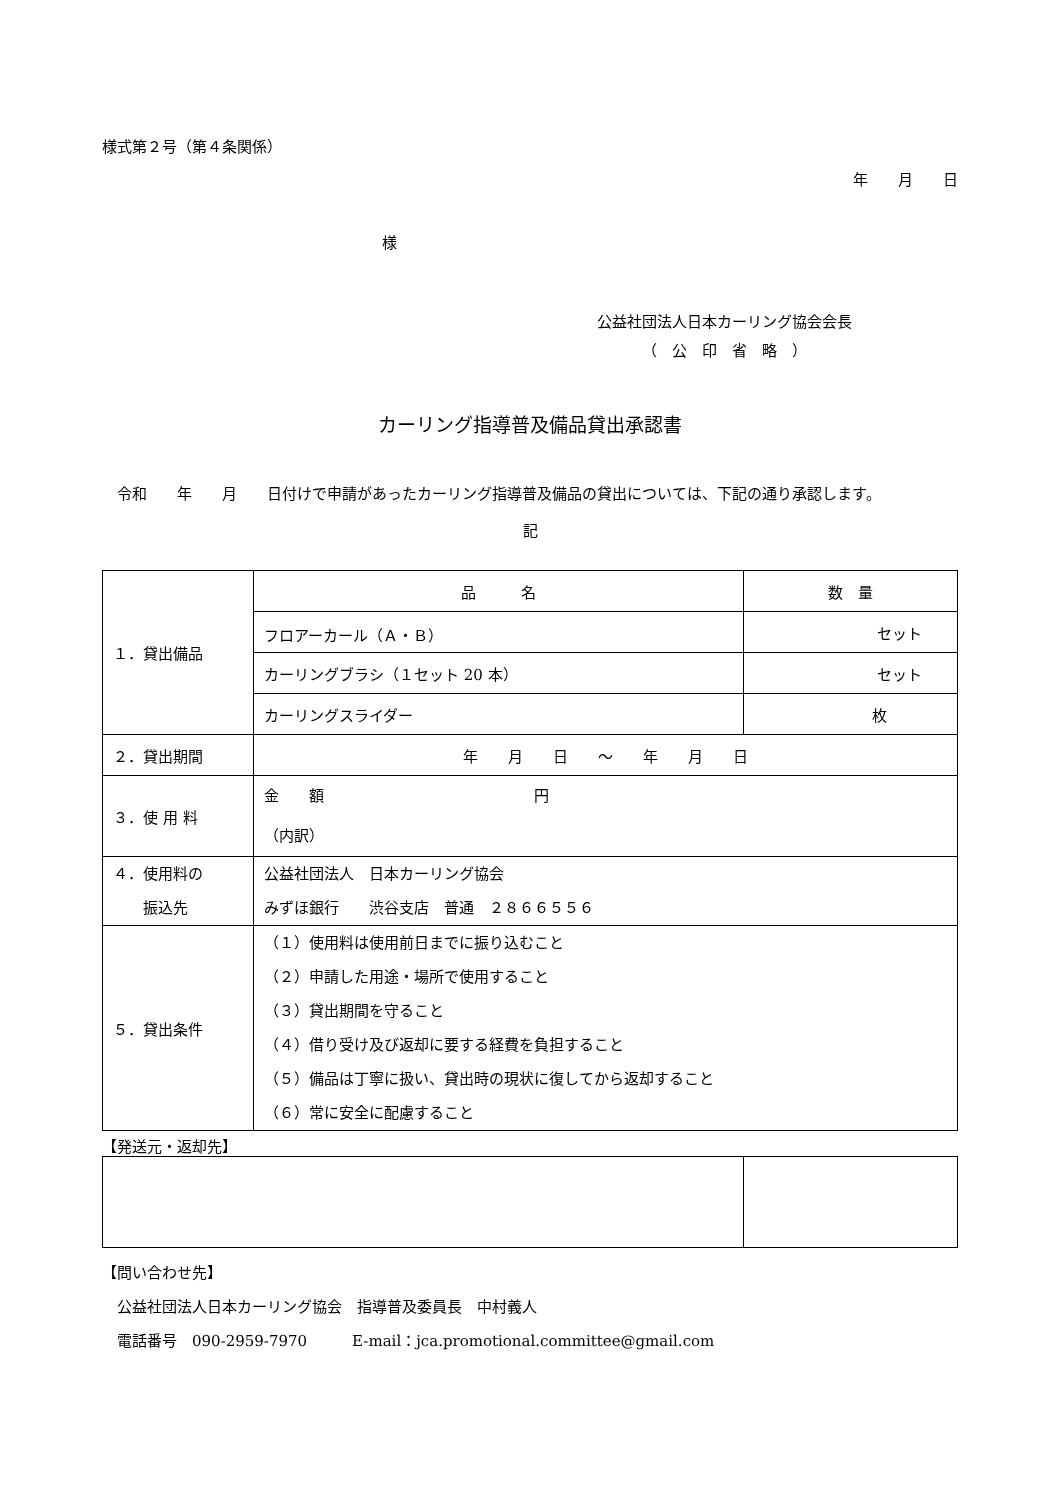様式第２号（第４条関係）
年　　月　　日
様
公益社団法人日本カーリング協会会長
（　公　印　省　略　）
カーリング指導普及備品貸出承認書
　令和　　年　　月　　日付けで申請があったカーリング指導普及備品の貸出については、下記の通り承認します。
記
| １．貸出備品 | 品 名 | 数 量 |
| | フロアーカール（Ａ・Ｂ） | セット |
| | カーリングブラシ（１セット 20 本） | セット |
| | カーリングスライダー | 枚 |
| ２．貸出期間 | 年 月 日 ～ 年 月 日 | |
| ３．使 用 料 | 金 額 円 （内訳） | |
| ４．使用料の 振込先 | 公益社団法人 日本カーリング協会 みずほ銀行 渋谷支店 普通 ２８６６５５６ | |
| ５．貸出条件 | （１）使用料は使用前日までに振り込むこと （２）申請した用途・場所で使用すること （３）貸出期間を守ること （４）借り受け及び返却に要する経費を負担すること （５）備品は丁寧に扱い、貸出時の現状に復してから返却すること （６）常に安全に配慮すること | |
【発送元・返却先】
【問い合わせ先】
　公益社団法人日本カーリング協会　指導普及委員長　中村義人
　電話番号　090-2959-7970　　　E-mail：jca.promotional.committee@gmail.com